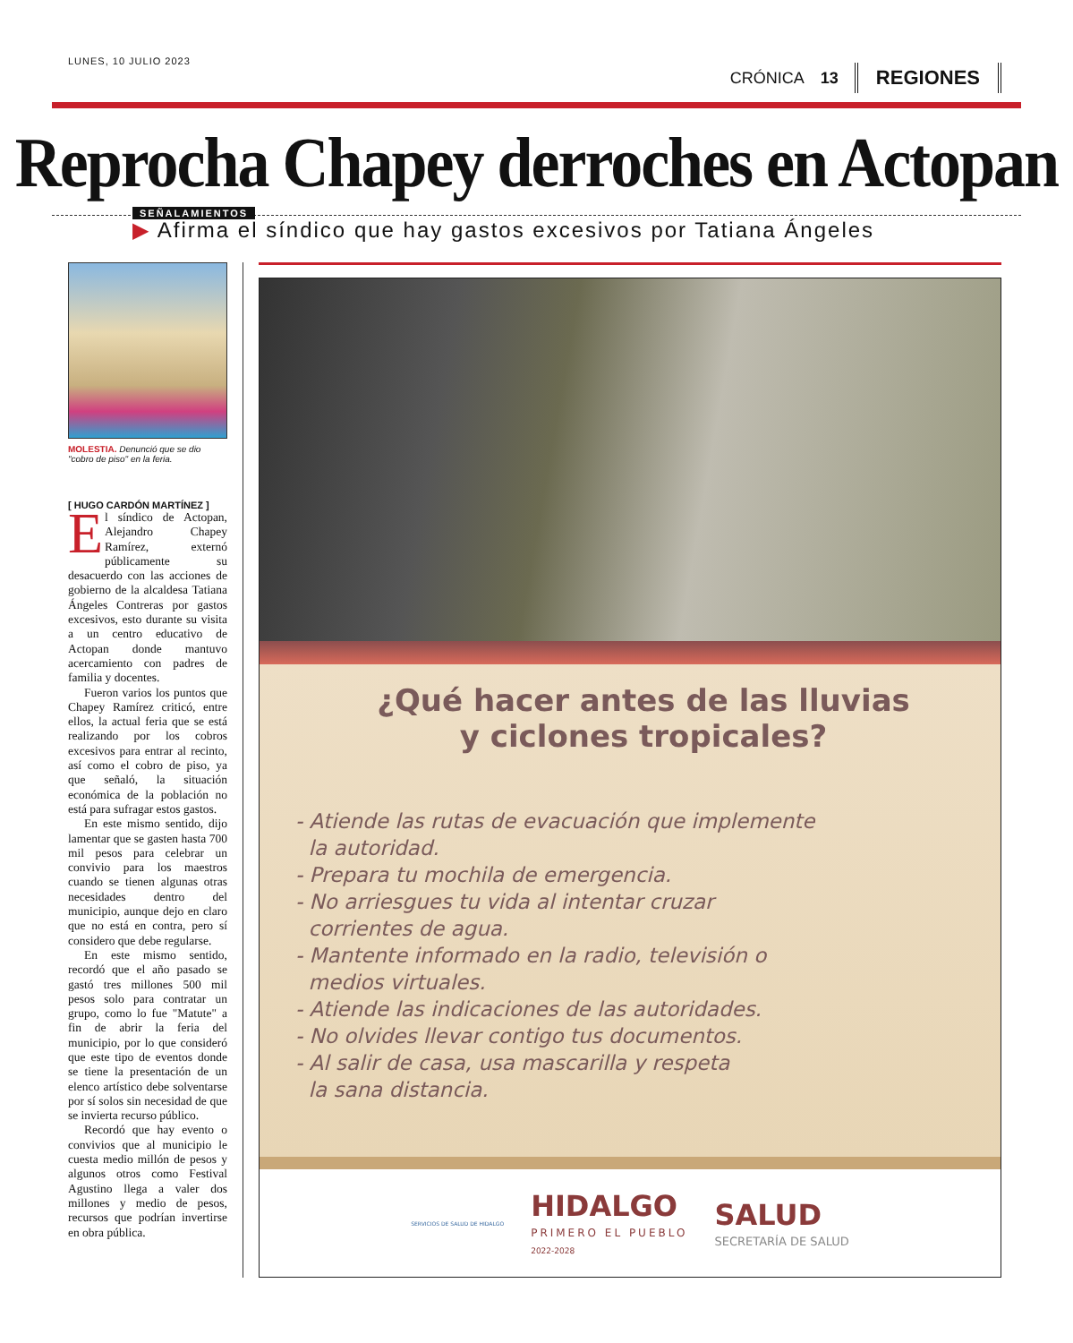LUNES, 10 JULIO 2023
CRÓNICA 13 REGIONES
Reprocha Chapey derroches en Actopan
SEÑALAMIENTOS
▶ Afirma el síndico que hay gastos excesivos por Tatiana Ángeles
MOLESTIA. Denunció que se dio "cobro de piso" en la feria.
[ HUGO CARDÓN MARTÍNEZ ]
El síndico de Actopan, Alejandro Chapey Ramírez, externó públicamente su desacuerdo con las acciones de gobierno de la alcaldesa Tatiana Ángeles Contreras por gastos excesivos, esto durante su visita a un centro educativo de Actopan donde mantuvo acercamiento con padres de familia y docentes.
Fueron varios los puntos que Chapey Ramírez criticó, entre ellos, la actual feria que se está realizando por los cobros excesivos para entrar al recinto, así como el cobro de piso, ya que señaló, la situación económica de la población no está para sufragar estos gastos.
En este mismo sentido, dijo lamentar que se gasten hasta 700 mil pesos para celebrar un convivio para los maestros cuando se tienen algunas otras necesidades dentro del municipio, aunque dejo en claro que no está en contra, pero sí considero que debe regularse.
En este mismo sentido, recordó que el año pasado se gastó tres millones 500 mil pesos solo para contratar un grupo, como lo fue "Matute" a fin de abrir la feria del municipio, por lo que consideró que este tipo de eventos donde se tiene la presentación de un elenco artístico debe solventarse por sí solos sin necesidad de que se invierta recurso público.
Recordó que hay evento o convivios que al municipio le cuesta medio millón de pesos y algunos otros como Festival Agustino llega a valer dos millones y medio de pesos, recursos que podrían invertirse en obra pública.
¿Qué hacer antes de las lluvias
y ciclones tropicales?
- Atiende las rutas de evacuación que implemente
la autoridad.
- Prepara tu mochila de emergencia.
- No arriesgues tu vida al intentar cruzar
corrientes de agua.
- Mantente informado en la radio, televisión o
medios virtuales.
- Atiende las indicaciones de las autoridades.
- No olvides llevar contigo tus documentos.
- Al salir de casa, usa mascarilla y respeta
la sana distancia.
SERVICIOS DE SALUD DE HIDALGO
HIDALGO
PRIMERO EL PUEBLO
2022-2028
SALUD
SECRETARÍA DE SALUD